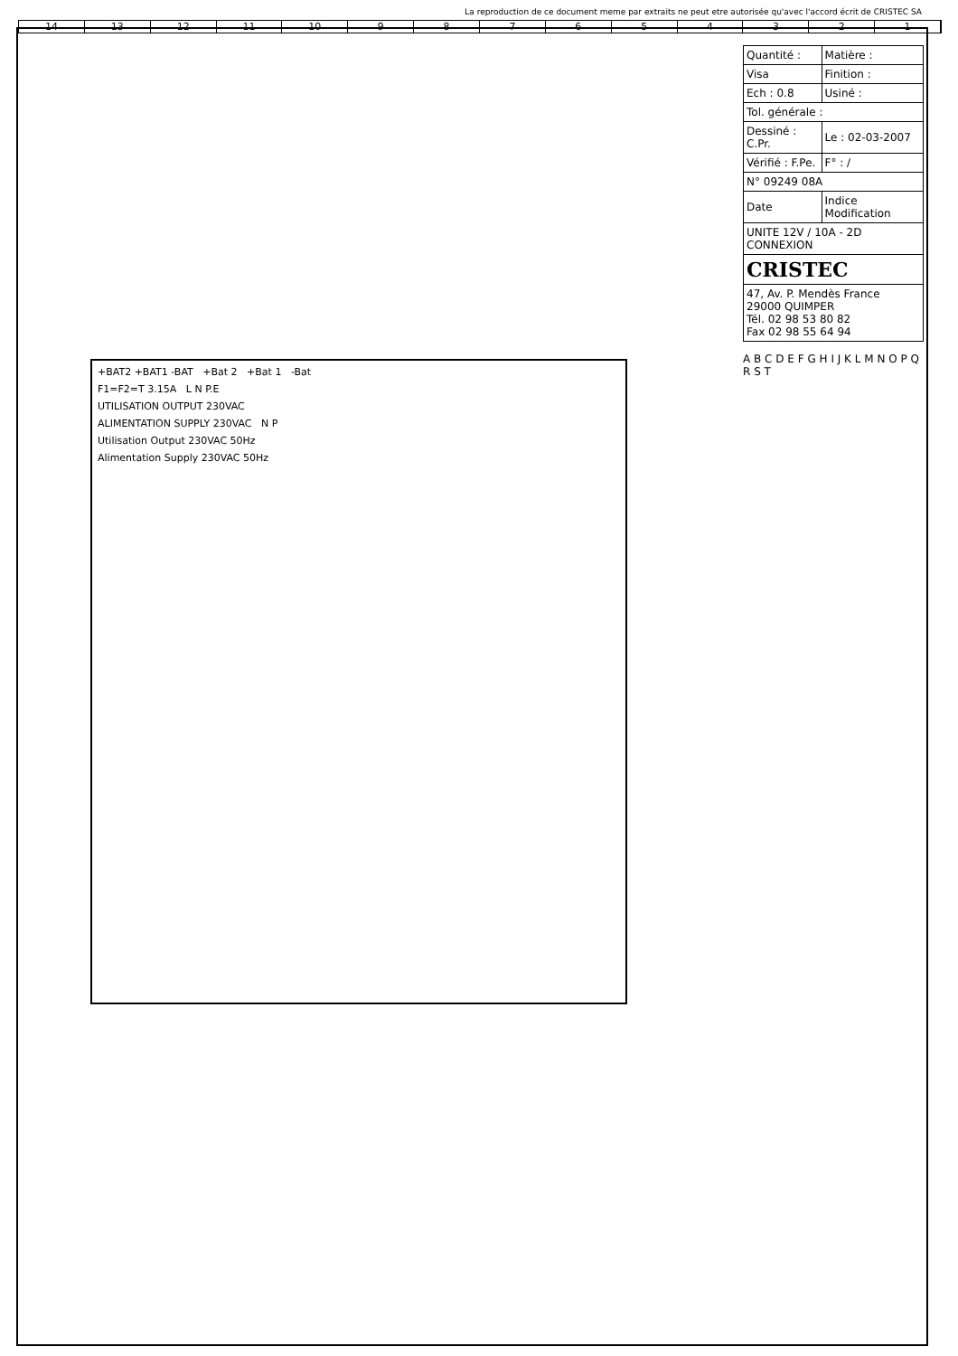La reproduction de ce document meme par extraits ne peut etre autorisée qu'avec l'accord écrit de CRISTEC SA
14 13 12 11 10 9 8 7 6 5 4 3 2 1
| Quantité : | Matière : |
| Visa | Finition : |
| Ech : 0.8 | Usiné : |
| Tol. générale : | |
| Dessiné : C.Pr. | Le : 02-03-2007 |
| Vérifié : F.Pe. | F° : / |
| N° 09249 08A | |
| Date | Indice Modification |
| UNITE 12V / 10A - 2D CONNEXION | |
| CRISTEC | |
| 47, Av. P. Mendès France 29000 QUIMPER Tél. 02 98 53 80 82 Fax 02 98 55 64 94 | |
A B C D E F G H I J K L M N O P Q R S T
+BAT2 +BAT1 -BAT +Bat 2 +Bat 1 -Bat
F1=F2=T 3.15A L N P.E
UTILISATION OUTPUT 230VAC
ALIMENTATION SUPPLY 230VAC N P
Utilisation Output 230VAC 50Hz
Alimentation Supply 230VAC 50Hz